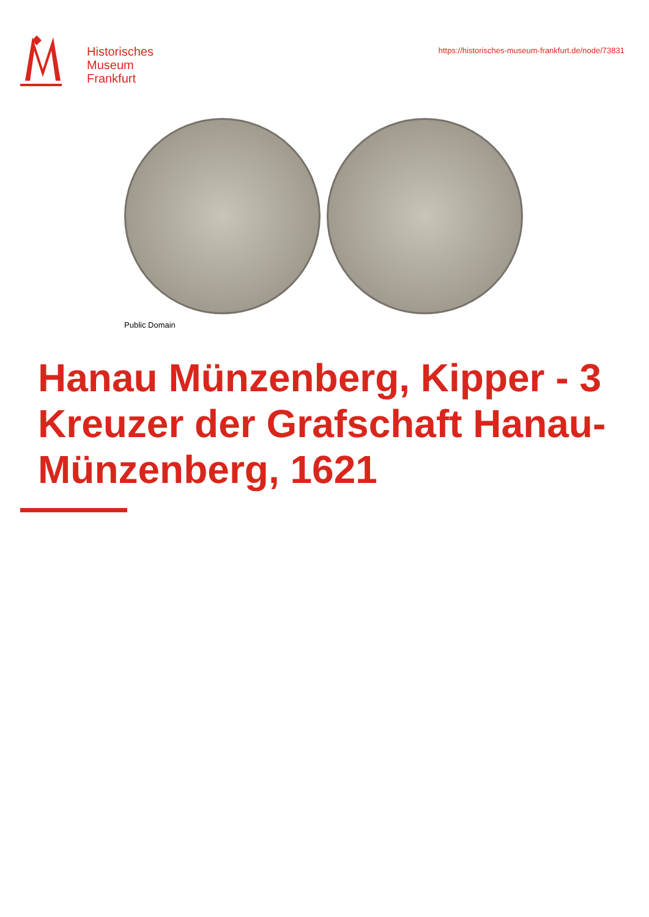Historisches
Museum
Frankfurt
https://historisches-museum-frankfurt.de/node/73831
Public Domain
Hanau Münzenberg, Kipper - 3 Kreuzer der Grafschaft Hanau-Münzenberg, 1621